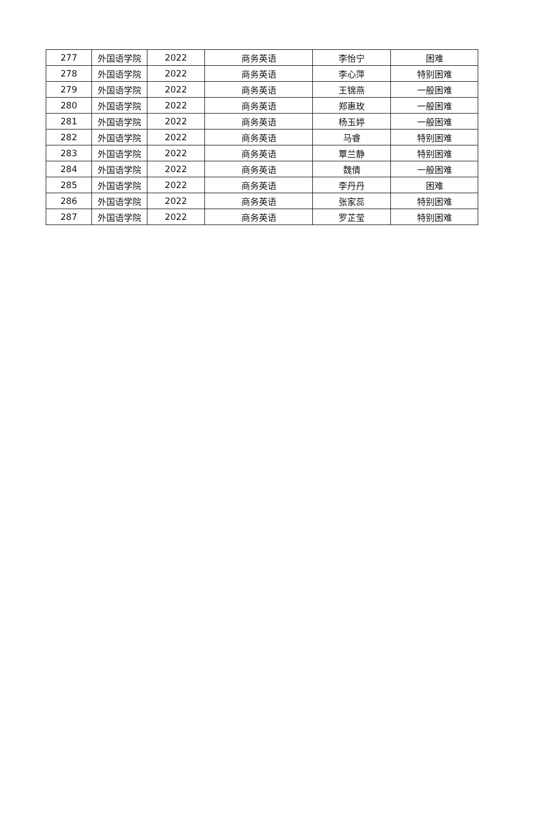| 277 | 外国语学院 | 2022 | 商务英语 | 李怡宁 | 困难 |
| 278 | 外国语学院 | 2022 | 商务英语 | 李心萍 | 特别困难 |
| 279 | 外国语学院 | 2022 | 商务英语 | 王锦燕 | 一般困难 |
| 280 | 外国语学院 | 2022 | 商务英语 | 郑惠玫 | 一般困难 |
| 281 | 外国语学院 | 2022 | 商务英语 | 杨玉婷 | 一般困难 |
| 282 | 外国语学院 | 2022 | 商务英语 | 马睿 | 特别困难 |
| 283 | 外国语学院 | 2022 | 商务英语 | 覃兰静 | 特别困难 |
| 284 | 外国语学院 | 2022 | 商务英语 | 魏倩 | 一般困难 |
| 285 | 外国语学院 | 2022 | 商务英语 | 李丹丹 | 困难 |
| 286 | 外国语学院 | 2022 | 商务英语 | 张家蕊 | 特别困难 |
| 287 | 外国语学院 | 2022 | 商务英语 | 罗芷莹 | 特别困难 |